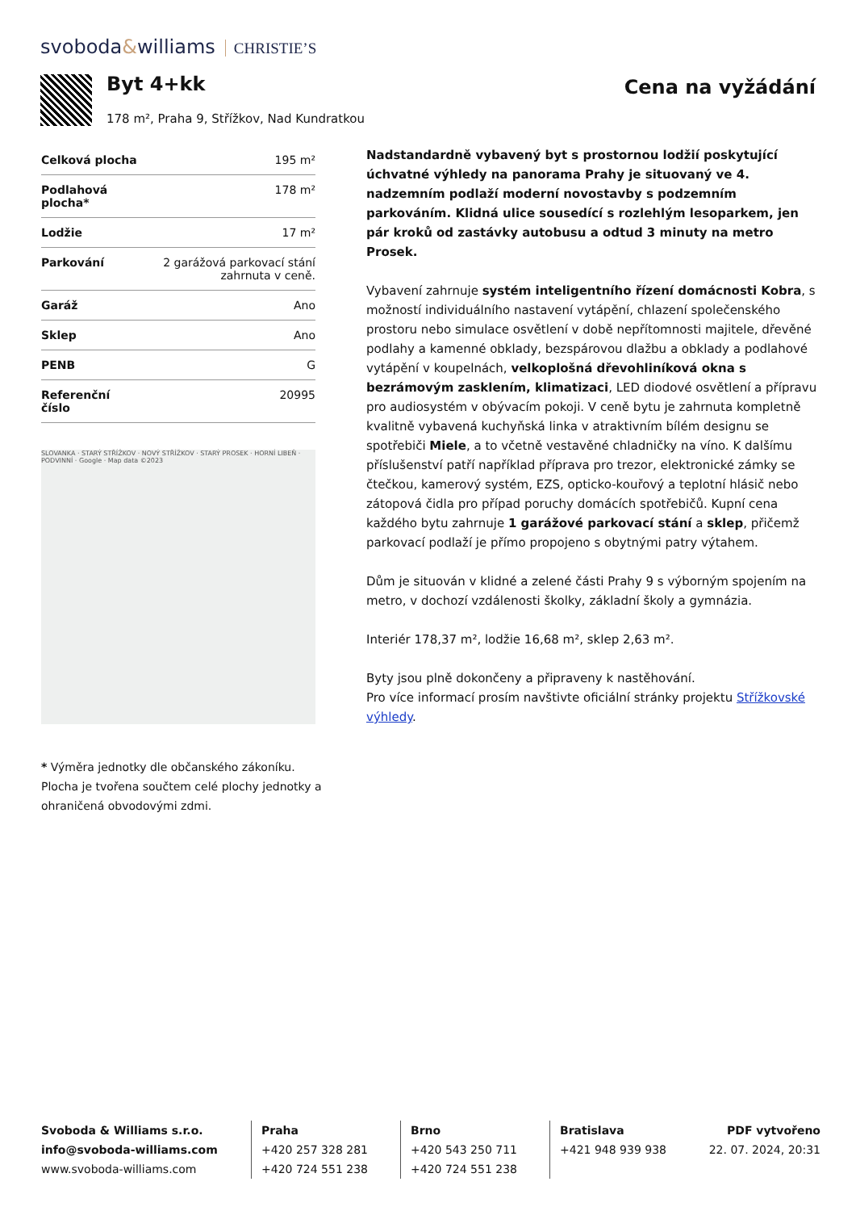svoboda&williams CHRISTIE’S
Byt 4+kk
178 m², Praha 9, Střížkov, Nad Kundratkou
Cena na vyžádání
| Celková plocha | 195 m² |
| Podlahová plocha* | 178 m² |
| Lodžie | 17 m² |
| Parkování | 2 garážová parkovací stání zahrnuta v ceně. |
| Garáž | Ano |
| Sklep | Ano |
| PENB | G |
| Referenční číslo | 20995 |
SLOVANKA · STARÝ STŘÍŽKOV · NOVÝ STŘÍŽKOV · STARÝ PROSEK · HORNÍ LIBEŇ · PODVINNÍ · Google · Map data ©2023
* Výměra jednotky dle občanského zákoníku. Plocha je tvořena součtem celé plochy jednotky a ohraničená obvodovými zdmi.
Nadstandardně vybavený byt s prostornou lodžií poskytující úchvatné výhledy na panorama Prahy je situovaný ve 4. nadzemním podlaží moderní novostavby s podzemním parkováním. Klidná ulice sousedící s rozlehlým lesoparkem, jen pár kroků od zastávky autobusu a odtud 3 minuty na metro Prosek.
Vybavení zahrnuje systém inteligentního řízení domácnosti Kobra, s možností individuálního nastavení vytápění, chlazení společenského prostoru nebo simulace osvětlení v době nepřítomnosti majitele, dřevěné podlahy a kamenné obklady, bezspárovou dlažbu a obklady a podlahové vytápění v koupelnách, velkoplošná dřevohliníková okna s bezrámovým zasklením, klimatizaci, LED diodové osvětlení a přípravu pro audiosystém v obývacím pokoji. V ceně bytu je zahrnuta kompletně kvalitně vybavená kuchyňská linka v atraktivním bílém designu se spotřebiči Miele, a to včetně vestavěné chladničky na víno. K dalšímu příslušenství patří například příprava pro trezor, elektronické zámky se čtečkou, kamerový systém, EZS, opticko-kouřový a teplotní hlásič nebo zátopová čidla pro případ poruchy domácích spotřebičů. Kupní cena každého bytu zahrnuje 1 garážové parkovací stání a sklep, přičemž parkovací podlaží je přímo propojeno s obytnými patry výtahem.
Dům je situován v klidné a zelené části Prahy 9 s výborným spojením na metro, v dochozí vzdálenosti školky, základní školy a gymnázia.
Interiér 178,37 m², lodžie 16,68 m², sklep 2,63 m².
Byty jsou plně dokončeny a připraveny k nastěhování.
Pro více informací prosím navštivte oficiální stránky projektu Střížkovské výhledy.
Svoboda & Williams s.r.o.
info@svoboda-williams.com
www.svoboda-williams.com
Praha
+420 257 328 281
+420 724 551 238
Brno
+420 543 250 711
+420 724 551 238
Bratislava
+421 948 939 938
PDF vytvořeno
22. 07. 2024, 20:31